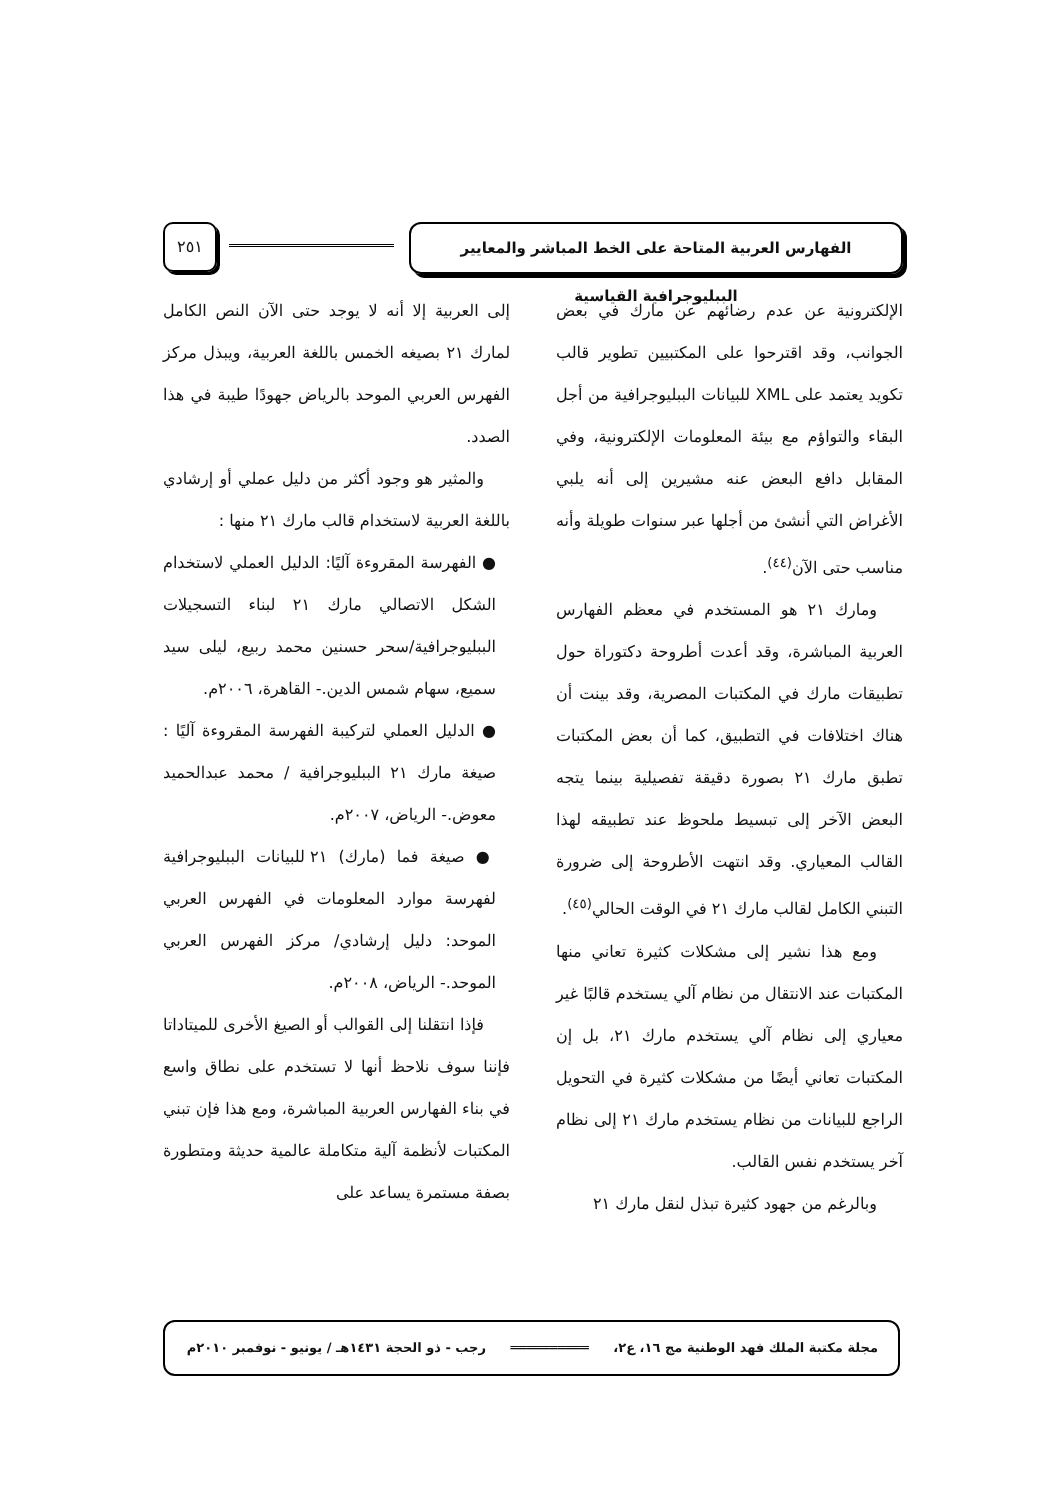الفهارس العربية المتاحة على الخط المباشر والمعايير الببليوجرافية القياسية
٢٥١
الإلكترونية عن عدم رضائهم عن مارك في بعض الجوانب، وقد اقترحوا على المكتبيين تطوير قالب تكويد يعتمد على XML للبيانات الببليوجرافية من أجل البقاء والتواؤم مع بيئة المعلومات الإلكترونية، وفي المقابل دافع البعض عنه مشيرين إلى أنه يلبي الأغراض التي أنشئ من أجلها عبر سنوات طويلة وأنه مناسب حتى الآن<sup>(٤٤)</sup>.
ومارك ٢١ هو المستخدم في معظم الفهارس العربية المباشرة، وقد أعدت أطروحة دكتوراة حول تطبيقات مارك في المكتبات المصرية، وقد بينت أن هناك اختلافات في التطبيق، كما أن بعض المكتبات تطبق مارك ٢١ بصورة دقيقة تفصيلية بينما يتجه البعض الآخر إلى تبسيط ملحوظ عند تطبيقه لهذا القالب المعياري. وقد انتهت الأطروحة إلى ضرورة التبني الكامل لقالب مارك ٢١ في الوقت الحالي<sup>(٤٥)</sup>.
ومع هذا نشير إلى مشكلات كثيرة تعاني منها المكتبات عند الانتقال من نظام آلي يستخدم قالبًا غير معياري إلى نظام آلي يستخدم مارك ٢١، بل إن المكتبات تعاني أيضًا من مشكلات كثيرة في التحويل الراجع للبيانات من نظام يستخدم مارك ٢١ إلى نظام آخر يستخدم نفس القالب.
وبالرغم من جهود كثيرة تبذل لنقل مارك ٢١
إلى العربية إلا أنه لا يوجد حتى الآن النص الكامل لمارك ٢١ بصيغه الخمس باللغة العربية، ويبذل مركز الفهرس العربي الموحد بالرياض جهودًا طيبة في هذا الصدد.
والمثير هو وجود أكثر من دليل عملي أو إرشادي باللغة العربية لاستخدام قالب مارك ٢١ منها :
● الفهرسة المقروءة آليًا: الدليل العملي لاستخدام الشكل الاتصالي مارك ٢١ لبناء التسجيلات الببليوجرافية/سحر حسنين محمد ربيع، ليلى سيد سميع، سهام شمس الدين.- القاهرة، ٢٠٠٦م.
● الدليل العملي لتركيبة الفهرسة المقروءة آليًا : صيغة مارك ٢١ الببليوجرافية / محمد عبدالحميد معوض.- الرياض، ٢٠٠٧م.
● صيغة فما (مارك) ٢١ للبيانات الببليوجرافية لفهرسة موارد المعلومات في الفهرس العربي الموحد: دليل إرشادي/ مركز الفهرس العربي الموحد.- الرياض، ٢٠٠٨م.
فإذا انتقلنا إلى القوالب أو الصيغ الأخرى للميتاداتا فإننا سوف نلاحظ أنها لا تستخدم على نطاق واسع في بناء الفهارس العربية المباشرة، ومع هذا فإن تبني المكتبات لأنظمة آلية متكاملة عالمية حديثة ومتطورة بصفة مستمرة يساعد على
مجلة مكتبة الملك فهد الوطنية مج ١٦، ع٢، ══════════ رجب - ذو الحجة ١٤٣١هـ / يونيو - نوفمبر ٢٠١٠م